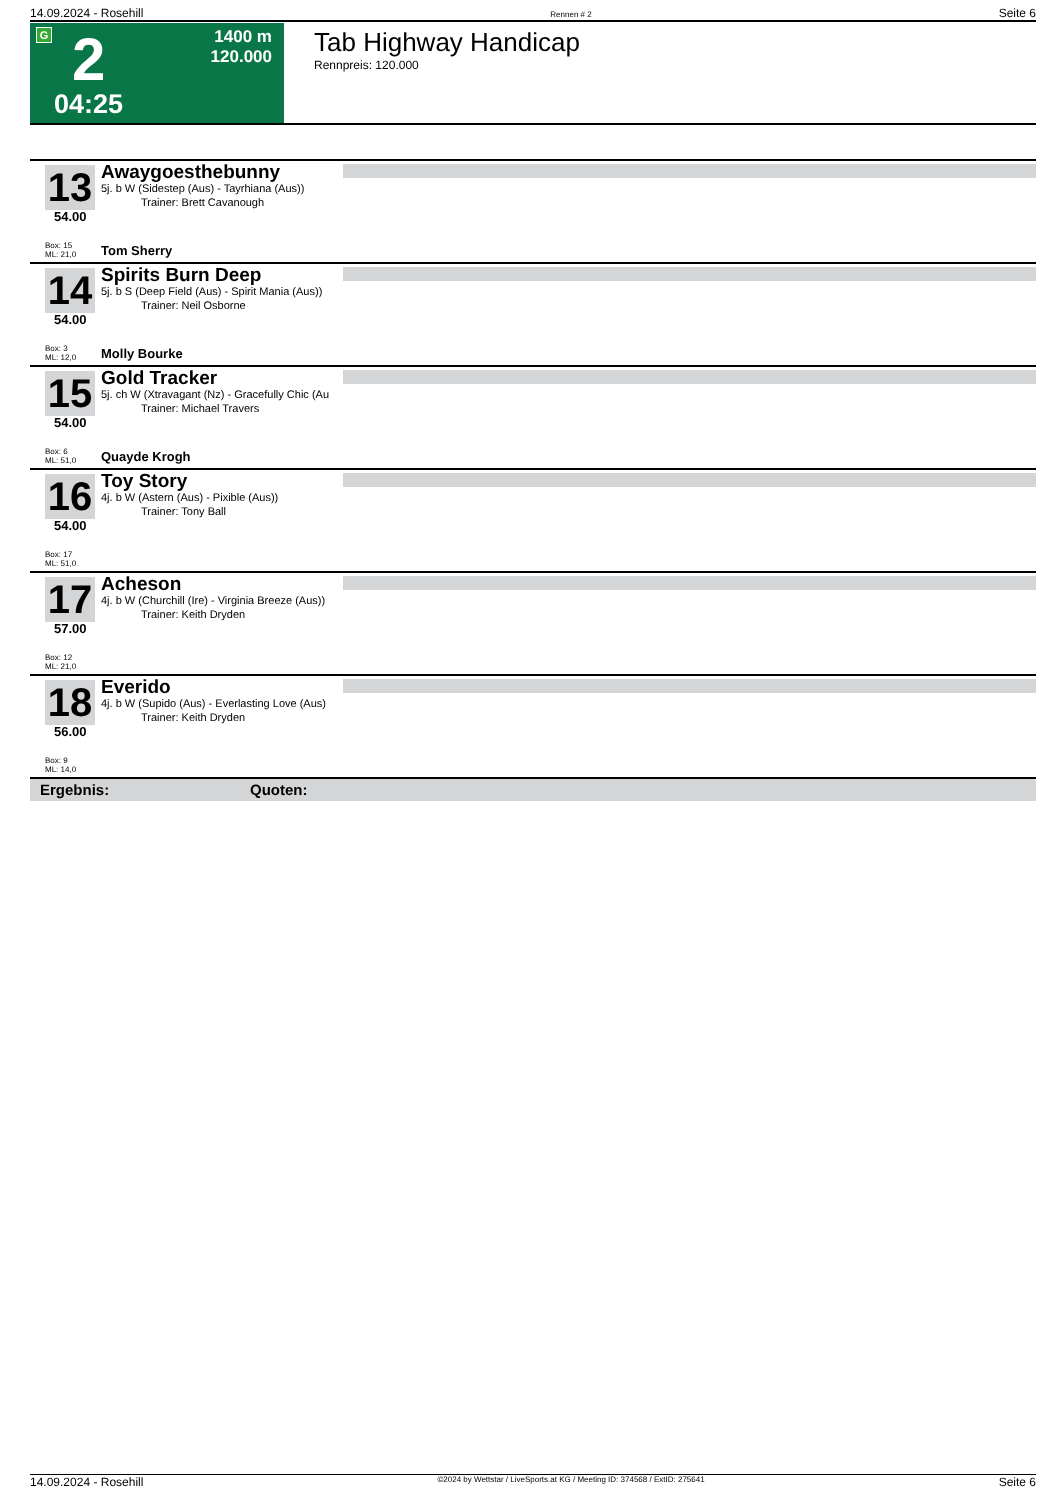14.09.2024 - Rosehill Rennen # 2 Seite 6
G 2
04:25
1400 m
120.000
Tab Highway Handicap
Rennpreis: 120.000
13
54.00
Box: 15
ML: 21,0
Awaygoesthebunny
5j. b W (Sidestep (Aus) - Tayrhiana (Aus))
Trainer: Brett Cavanough
Tom Sherry
14
54.00
Box: 3
ML: 12,0
Spirits Burn Deep
5j. b S (Deep Field (Aus) - Spirit Mania (Aus))
Trainer: Neil Osborne
Molly Bourke
15
54.00
Box: 6
ML: 51,0
Gold Tracker
5j. ch W (Xtravagant (Nz) - Gracefully Chic (Au
Trainer: Michael Travers
Quayde Krogh
16
54.00
Box: 17
ML: 51,0
Toy Story
4j. b W (Astern (Aus) - Pixible (Aus))
Trainer: Tony Ball
17
57.00
Box: 12
ML: 21,0
Acheson
4j. b W (Churchill (Ire) - Virginia Breeze (Aus))
Trainer: Keith Dryden
18
56.00
Box: 9
ML: 14,0
Everido
4j. b W (Supido (Aus) - Everlasting Love (Aus)
Trainer: Keith Dryden
Ergebnis: Quoten:
14.09.2024 - Rosehill ©2024 by Wettstar / LiveSports.at KG / Meeting ID: 374568 / ExtID: 275641 Seite 6